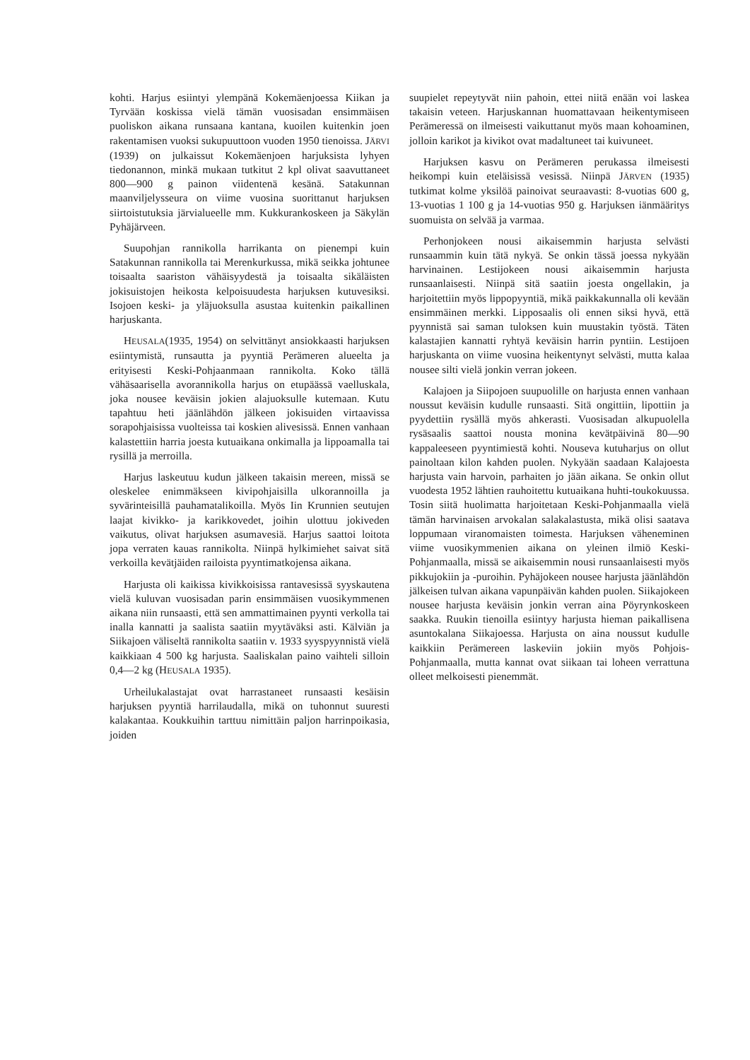kohti. Harjus esiintyi ylempänä Kokemäenjoessa Kiikan ja Tyrvään koskissa vielä tämän vuosisadan ensimmäisen puoliskon aikana runsaana kantana, kuoilen kuitenkin joen rakentamisen vuoksi sukupuuttoon vuoden 1950 tienoissa. JÄRVI (1939) on julkaissut Kokemäenjoen harjuksista lyhyen tiedonannon, minkä mukaan tutkitut 2 kpl olivat saavuttaneet 800—900 g painon viidentenä kesänä. Satakunnan maanviljelysseura on viime vuosina suorittanut harjuksen siirtoistutuksia järvialueelle mm. Kukkurankoskeen ja Säkylän Pyhäjärveen.
Suupohjan rannikolla harrikanta on pienempi kuin Satakunnan rannikolla tai Merenkurkussa, mikä seikka johtunee toisaalta saariston vähäisyydestä ja toisaalta sikäläisten jokisuistojen heikosta kelpoisuudesta harjuksen kutuvesiksi. Isojoen keski- ja yläjuoksulla asustaa kuitenkin paikallinen harjuskanta.
HEUSALA(1935, 1954) on selvittänyt ansiokkaasti harjuksen esiintymistä, runsautta ja pyyntiä Perämeren alueelta ja erityisesti Keski-Pohjaanmaan rannikolta. Koko tällä vähäsaarisella avorannikolla harjus on etupäässä vaelluskala, joka nousee keväisin jokien alajuoksulle kutemaan. Kutu tapahtuu heti jäänlähdön jälkeen jokisuiden virtaavissa sorapohjaisissa vuolteissa tai koskien alivesissä. Ennen vanhaan kalastettiin harria joesta kutuaikana onkimalla ja lippoamalla tai rysillä ja merroilla.
Harjus laskeutuu kudun jälkeen takaisin mereen, missä se oleskelee enimmäkseen kivipohjaisilla ulkorannoilla ja syvärinteisillä pauhamatalikoilla. Myös Iin Krunnien seutujen laajat kivikko- ja karikkovedet, joihin ulottuu jokiveden vaikutus, olivat harjuksen asumavesiä. Harjus saattoi loitota jopa verraten kauas rannikolta. Niinpä hylkimiehet saivat sitä verkoilla kevätjäiden railoista pyyntimatkojensa aikana.
Harjusta oli kaikissa kivikkoisissa rantavesissä syyskautena vielä kuluvan vuosisadan parin ensimmäisen vuosikymmenen aikana niin runsaasti, että sen ammattimainen pyynti verkolla tai inalla kannatti ja saalista saatiin myytäväksi asti. Kälviän ja Siikajoen väliseltä rannikolta saatiin v. 1933 syyspyynnistä vielä kaikkiaan 4 500 kg harjusta. Saaliskalan paino vaihteli silloin 0,4—2 kg (HEUSALA 1935).
Urheilukalastajat ovat harrastaneet runsaasti kesäisin harjuksen pyyntiä harrilaudalla, mikä on tuhonnut suuresti kalakantaa. Koukkuihin tarttuu nimittäin paljon harrinpoikasia, joiden
suupielet repeytyvät niin pahoin, ettei niitä enään voi laskea takaisin veteen. Harjuskannan huomattavaan heikentymiseen Perämeressä on ilmeisesti vaikuttanut myös maan kohoaminen, jolloin karikot ja kivikot ovat madaltuneet tai kuivuneet.
Harjuksen kasvu on Perämeren perukassa ilmeisesti heikompi kuin eteläisissä vesissä. Niinpä JÄRVEN (1935) tutkimat kolme yksilöä painoivat seuraavasti: 8-vuotias 600 g, 13-vuotias 1 100 g ja 14-vuotias 950 g. Harjuksen iänmääritys suomuista on selvää ja varmaa.
Perhonjokeen nousi aikaisemmin harjusta selvästi runsaammin kuin tätä nykyä. Se onkin tässä joessa nykyään harvinainen. Lestijokeen nousi aikaisemmin harjusta runsaanlaisesti. Niinpä sitä saatiin joesta ongellakin, ja harjoitettiin myös lippopyyntiä, mikä paikkakunnalla oli kevään ensimmäinen merkki. Lipposaalis oli ennen siksi hyvä, että pyynnistä sai saman tuloksen kuin muustakin työstä. Täten kalastajien kannatti ryhtyä keväisin harrin pyntiin. Lestijoen harjuskanta on viime vuosina heikentynyt selvästi, mutta kalaa nousee silti vielä jonkin verran jokeen.
Kalajoen ja Siipojoen suupuolille on harjusta ennen vanhaan noussut keväisin kudulle runsaasti. Sitä ongittiin, lipottiin ja pyydettiin rysällä myös ahkerasti. Vuosisadan alkupuolella rysäsaalis saattoi nousta monina kevätpäivinä 80—90 kappaleeseen pyyntimiestä kohti. Nouseva kutuharjus on ollut painoltaan kilon kahden puolen. Nykyään saadaan Kalajoesta harjusta vain harvoin, parhaiten jo jään aikana. Se onkin ollut vuodesta 1952 lähtien rauhoitettu kutuaikana huhti-toukokuussa. Tosin siitä huolimatta harjoitetaan Keski-Pohjanmaalla vielä tämän harvinaisen arvokalan salakalastusta, mikä olisi saatava loppumaan viranomaisten toimesta. Harjuksen väheneminen viime vuosikymmenien aikana on yleinen ilmiö Keski-Pohjanmaalla, missä se aikaisemmin nousi runsaanlaisesti myös pikkujokiin ja -puroihin. Pyhäjokeen nousee harjusta jäänlähdön jälkeisen tulvan aikana vapunpäivän kahden puolen. Siikajokeen nousee harjusta keväisin jonkin verran aina Pöyrynkoskeen saakka. Ruukin tienoilla esiintyy harjusta hieman paikallisena asuntokalana Siikajoessa. Harjusta on aina noussut kudulle kaikkiin Perämereen laskeviin jokiin myös Pohjois-Pohjanmaalla, mutta kannat ovat siikaan tai loheen verrattuna olleet melkoisesti pienemmät.